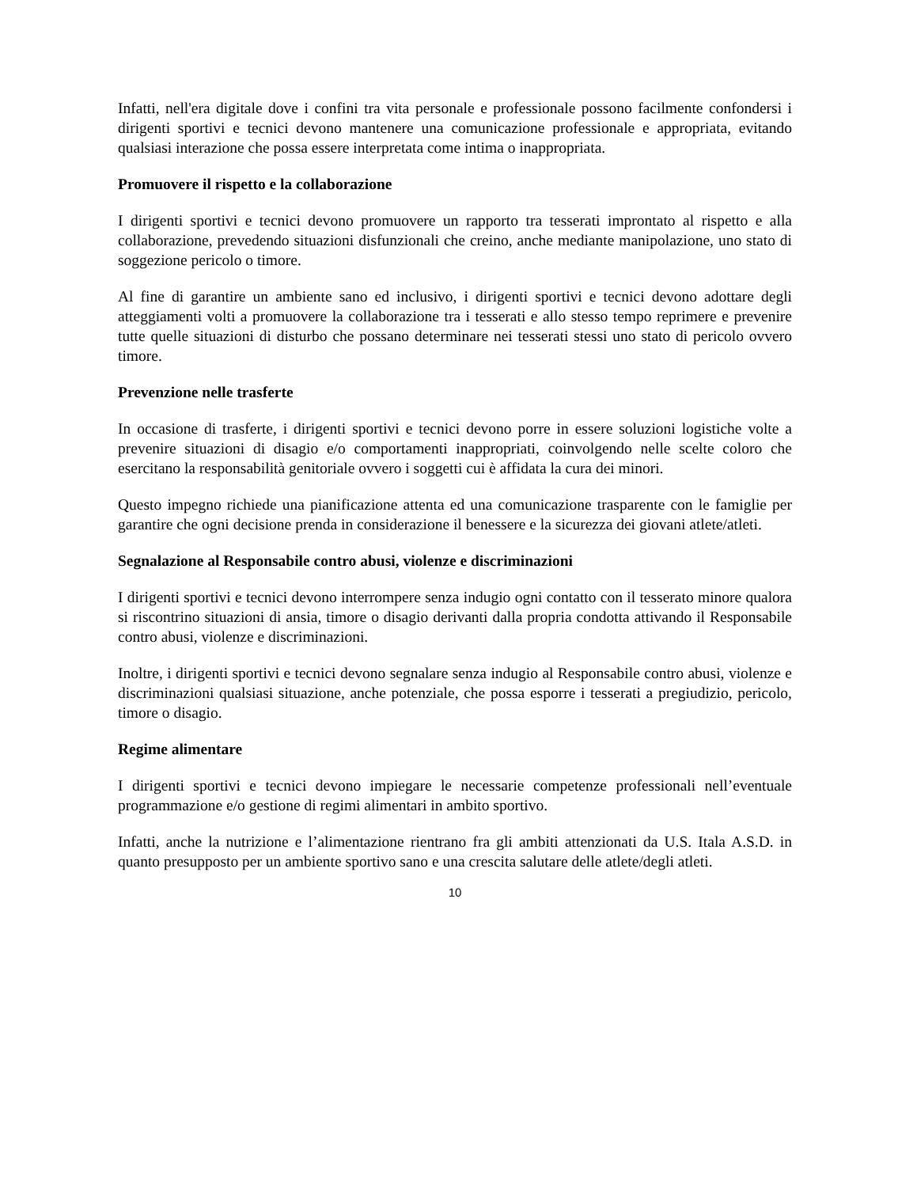Infatti, nell'era digitale dove i confini tra vita personale e professionale possono facilmente confondersi i dirigenti sportivi e tecnici devono mantenere una comunicazione professionale e appropriata, evitando qualsiasi interazione che possa essere interpretata come intima o inappropriata.
Promuovere il rispetto e la collaborazione
I dirigenti sportivi e tecnici devono promuovere un rapporto tra tesserati improntato al rispetto e alla collaborazione, prevedendo situazioni disfunzionali che creino, anche mediante manipolazione, uno stato di soggezione pericolo o timore.
Al fine di garantire un ambiente sano ed inclusivo, i dirigenti sportivi e tecnici devono adottare degli atteggiamenti volti a promuovere la collaborazione tra i tesserati e allo stesso tempo reprimere e prevenire tutte quelle situazioni di disturbo che possano determinare nei tesserati stessi uno stato di pericolo ovvero timore.
Prevenzione nelle trasferte
In occasione di trasferte, i dirigenti sportivi e tecnici devono porre in essere soluzioni logistiche volte a prevenire situazioni di disagio e/o comportamenti inappropriati, coinvolgendo nelle scelte coloro che esercitano la responsabilità genitoriale ovvero i soggetti cui è affidata la cura dei minori.
Questo impegno richiede una pianificazione attenta ed una comunicazione trasparente con le famiglie per garantire che ogni decisione prenda in considerazione il benessere e la sicurezza dei giovani atlete/atleti.
Segnalazione al Responsabile contro abusi, violenze e discriminazioni
I dirigenti sportivi e tecnici devono interrompere senza indugio ogni contatto con il tesserato minore qualora si riscontrino situazioni di ansia, timore o disagio derivanti dalla propria condotta attivando il Responsabile contro abusi, violenze e discriminazioni.
Inoltre, i dirigenti sportivi e tecnici devono segnalare senza indugio al Responsabile contro abusi, violenze e discriminazioni qualsiasi situazione, anche potenziale, che possa esporre i tesserati a pregiudizio, pericolo, timore o disagio.
Regime alimentare
I dirigenti sportivi e tecnici devono impiegare le necessarie competenze professionali nell’eventuale programmazione e/o gestione di regimi alimentari in ambito sportivo.
Infatti, anche la nutrizione e l’alimentazione rientrano fra gli ambiti attenzionati da U.S. Itala A.S.D. in quanto presupposto per un ambiente sportivo sano e una crescita salutare delle atlete/degli atleti.
10